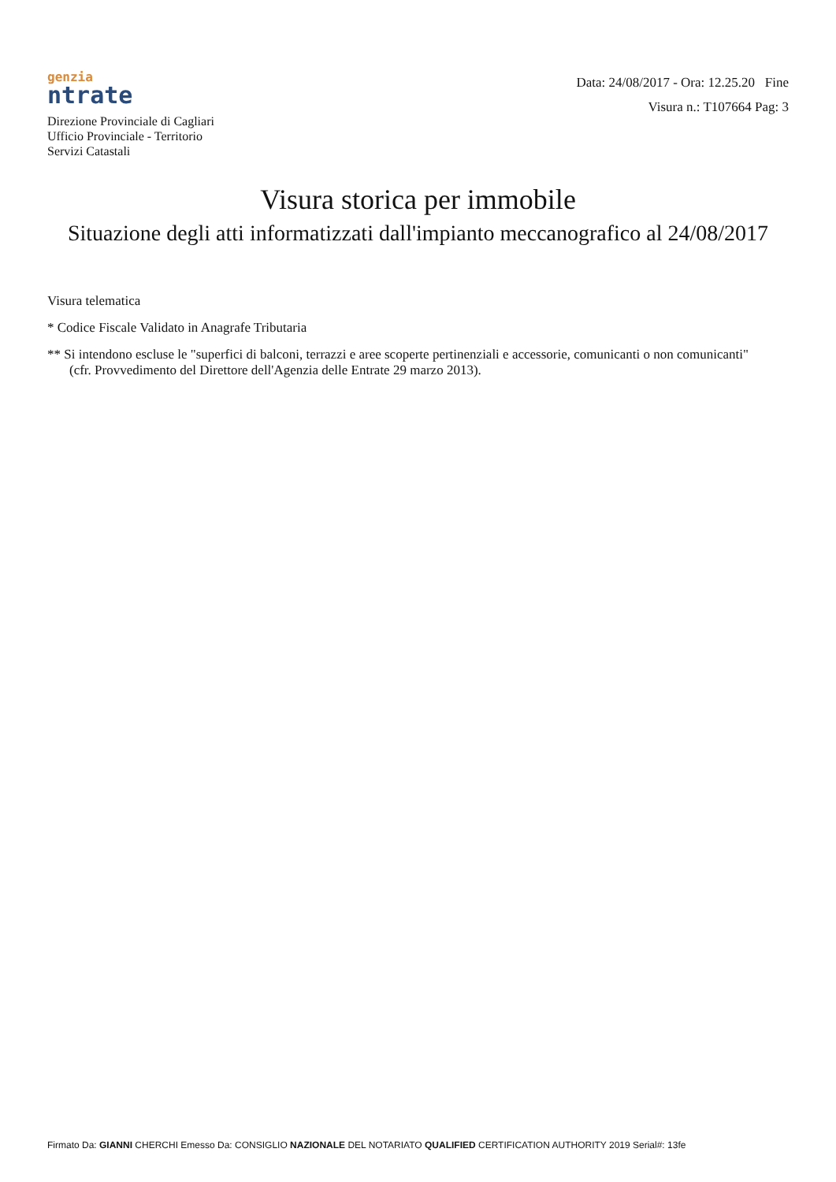genzia
ntrate
Direzione Provinciale di Cagliari
Ufficio Provinciale - Territorio
Servizi Catastali
Data: 24/08/2017 - Ora: 12.25.20 Fine
Visura n.: T107664 Pag: 3
Visura storica per immobile
Situazione degli atti informatizzati dall'impianto meccanografico al 24/08/2017
Visura telematica
* Codice Fiscale Validato in Anagrafe Tributaria
** Si intendono escluse le "superfici di balconi, terrazzi e aree scoperte pertinenziali e accessorie, comunicanti o non comunicanti"
(cfr. Provvedimento del Direttore dell'Agenzia delle Entrate 29 marzo 2013).
Firmato Da: GIANNI CHERCHI Emesso Da: CONSIGLIO NAZIONALE DEL NOTARIATO QUALIFIED CERTIFICATION AUTHORITY 2019 Serial#: 13fe